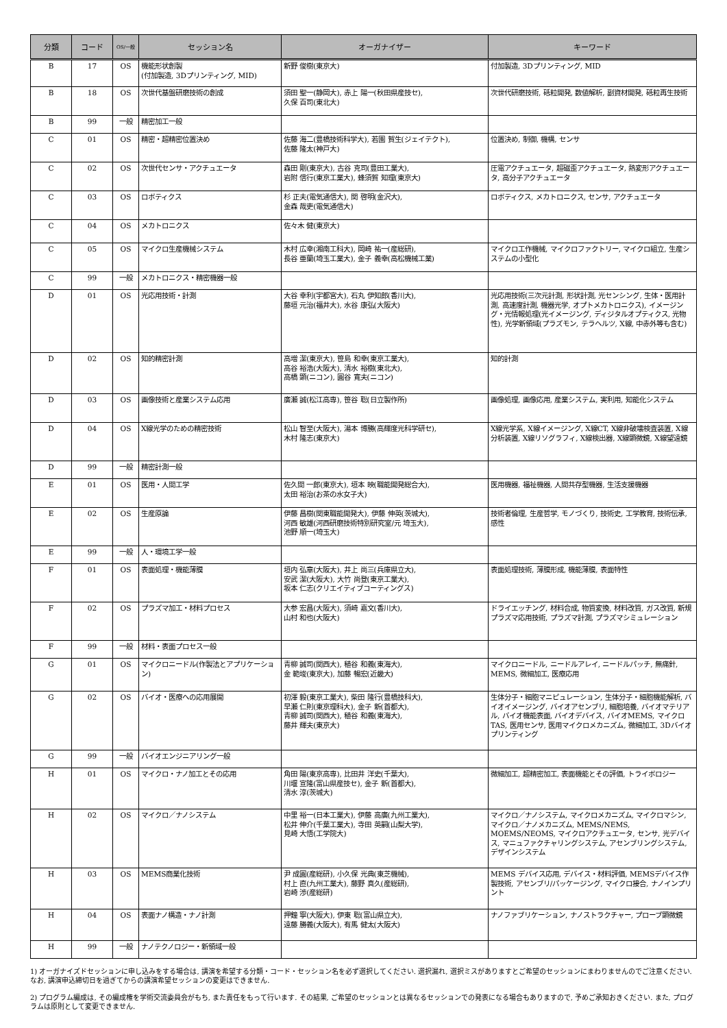| 分類 | コード | OS/一般 | セッション名 | オーガナイザー | キーワード |
| --- | --- | --- | --- | --- | --- |
| B | 17 | OS | 機能形状創製 (付加製造, 3Dプリンティング, MID) | 新野 俊樹(東京大) | 付加製造, 3Dプリンティング, MID |
| B | 18 | OS | 次世代基盤研磨技術の創成 | 須田 聖一(静岡大), 赤上 陽一(秋田県産技セ), 久保 百司(東北大) | 次世代研磨技術, 砥粒開発, 数値解析, 副資材開発, 砥粒再生技術 |
| B | 99 | 一般 | 精密加工一般 | | |
| C | 01 | OS | 精密・超精密位置決め | 佐藤 海二(豊橋技術科学大), 若園 賀生(ジェイテクト), 佐藤 隆太(神戸大) | 位置決め, 制御, 機構, センサ |
| C | 02 | OS | 次世代センサ・アクチュエータ | 森田 剛(東京大), 古谷 克司(豊田工業大), 岩附 信行(東京工業大), 蜂須賀 知理(東京大) | 圧電アクチュエータ, 超磁歪アクチュエータ, 熱変形アクチュエータ, 高分子アクチュエータ |
| C | 03 | OS | ロボティクス | 杉 正夫(電気通信大), 関 啓明(金沢大), 金森 哉吏(電気通信大) | ロボティクス, メカトロニクス, センサ, アクチュエータ |
| C | 04 | OS | メカトロニクス | 佐々木 健(東京大) | |
| C | 05 | OS | マイクロ生産機械システム | 木村 広幸(湘南工科大), 岡崎 祐一(産総研), 長谷 亜蘭(埼玉工業大), 金子 義幸(高松機械工業) | マイクロ工作機械, マイクロファクトリー, マイクロ組立, 生産システムの小型化 |
| C | 99 | 一般 | メカトロニクス・精密機器一般 | | |
| D | 01 | OS | 光応用技術・計測 | 大谷 幸利(宇都宮大), 石丸 伊知郎(香川大), 藤垣 元治(福井大), 水谷 康弘(大阪大) | 光応用技術(三次元計測, 形状計測, 光センシング, 生体・医用計測, 高速度計測, 機器光学, オプトメカトロニクス), イメージング・光情報処理(光イメージング, ディジタルオプティクス, 光物性), 光学新領域(プラズモン, テラヘルツ, X線, 中赤外等も含む) |
| D | 02 | OS | 知的精密計測 | 高増 潔(東京大), 笹島 和幸(東京工業大), 高谷 裕浩(大阪大), 清水 裕樹(東北大), 高橋 顕(ニコン), 圓谷 寛夫(ニコン) | 知的計測 |
| D | 03 | OS | 画像技術と産業システム応用 | 廣瀬 誠(松江高専), 笹谷 聡(日立製作所) | 画像処理, 画像応用, 産業システム, 実利用, 知能化システム |
| D | 04 | OS | X線光学のための精密技術 | 松山 智至(大阪大), 湯本 博勝(高輝度光科学研セ), 木村 隆志(東京大) | X線光学系, X線イメージング, X線CT, X線非破壊検査装置, X線分析装置, X線リソグラフィ, X線検出器, X線顕微鏡, X線望遠鏡 |
| D | 99 | 一般 | 精密計測一般 | | |
| E | 01 | OS | 医用・人間工学 | 佐久間 一郎(東京大), 垣本 映(職能開発総合大), 太田 裕治(お茶の水女子大) | 医用機器, 福祉機器, 人間共存型機器, 生活支援機器 |
| E | 02 | OS | 生産原論 | 伊藤 昌樹(関東職能開発大), 伊藤 伸英(茨城大), 河西 敏雄(河西研磨技術特別研究室/元 埼玉大), 池野 順一(埼玉大) | 技術者倫理, 生産哲学, モノづくり, 技術史, 工学教育, 技術伝承, 感性 |
| E | 99 | 一般 | 人・環境工学一般 | | |
| F | 01 | OS | 表面処理・機能薄膜 | 垣内 弘章(大阪大), 井上 尚三(兵庫県立大), 安武 潔(大阪大), 大竹 尚登(東京工業大), 坂本 仁志(クリエイティブコーティングス) | 表面処理技術, 薄膜形成, 機能薄膜, 表面特性 |
| F | 02 | OS | プラズマ加工・材料プロセス | 大参 宏昌(大阪大), 須崎 嘉文(香川大), 山村 和也(大阪大) | ドライエッチング, 材料合成, 物質変換, 材料改質, ガス改質, 新規プラズマ応用技術, プラズマ計測, プラズマシミュレーション |
| F | 99 | 一般 | 材料・表面プロセス一般 | | |
| G | 01 | OS | マイクロニードル(作製法とアプリケーション) | 青柳 誠司(関西大), 稙谷 和義(東海大), 金 範埈(東京大), 加藤 暢宏(近畿大) | マイクロニードル, ニードルアレイ, ニードルパッチ, 無痛針, MEMS, 微細加工, 医療応用 |
| G | 02 | OS | バイオ・医療への応用展開 | 初澤 毅(東京工業大), 柴田 隆行(豊橋技科大), 早瀬 仁則(東京理科大), 金子 新(首都大), 青柳 誠司(関西大), 稙谷 和義(東海大), 藤井 輝夫(東京大) | 生体分子・細胞マニピュレーション, 生体分子・細胞機能解析, バイオイメージング, バイオアセンブリ, 細胞培養, バイオマテリアル, バイオ機能表面, バイオデバイス, バイオMEMS, マイクロTAS, 医用センサ, 医用マイクロメカニズム, 微細加工, 3Dバイオプリンティング |
| G | 99 | 一般 | バイオエンジニアリング一般 | | |
| H | 01 | OS | マイクロ・ナノ加工とその応用 | 角田 陽(東京高専), 比田井 洋史(千葉大), 川堰 宣隆(富山県産技セ), 金子 新(首都大), 清水 淳(茨城大) | 微細加工, 超精密加工, 表面機能とその評価, トライボロジー |
| H | 02 | OS | マイクロ／ナノシステム | 中里 裕一(日本工業大), 伊藤 高廣(九州工業大), 松井 伸介(千葉工業大), 寺田 英嗣(山梨大学), 見崎 大悟(工学院大) | マイクロ／ナノシステム, マイクロメカニズム, マイクロマシン, マイクロ／ナノメカニズム, MEMS/NEMS, MOEMS/NEOMS, マイクロアクチュエータ, センサ, 光デバイス, マニュファクチャリングシステム, アセンブリングシステム, デザインシステム |
| H | 03 | OS | MEMS商業化技術 | 尹 成圓(産総研), 小久保 光典(東芝機械), 村上 直(九州工業大), 藤野 真久(産総研), 岩崎 渉(産総研) | MEMS デバイス応用, デバイス・材料評価, MEMSデバイス作製技術, アセンブリ/パッケージング, マイクロ接合, ナノインプリント |
| H | 04 | OS | 表面ナノ構造・ナノ計測 | 押鐘 寧(大阪大), 伊東 聡(富山県立大), 遠藤 勝義(大阪大), 有馬 健太(大阪大) | ナノファブリケーション, ナノストラクチャー, プローブ顕微鏡 |
| H | 99 | 一般 | ナノテクノロジー・新領域一般 | | |
1) オーガナイズドセッションに申し込みをする場合は, 講演を希望する分類・コード・セッション名を必ず選択してください. 選択漏れ, 選択ミスがありますとご希望のセッションにまわりませんのでご注意ください. なお, 講演申込締切日を過ぎてからの講演希望セッションの変更はできません.
2) プログラム編成は, その編成権を学術交流委員会がもち, また責任をもって行います. その結果, ご希望のセッションとは異なるセッションでの発表になる場合もありますので, 予めご承知おきください. また, プログラムは原則として変更できません.